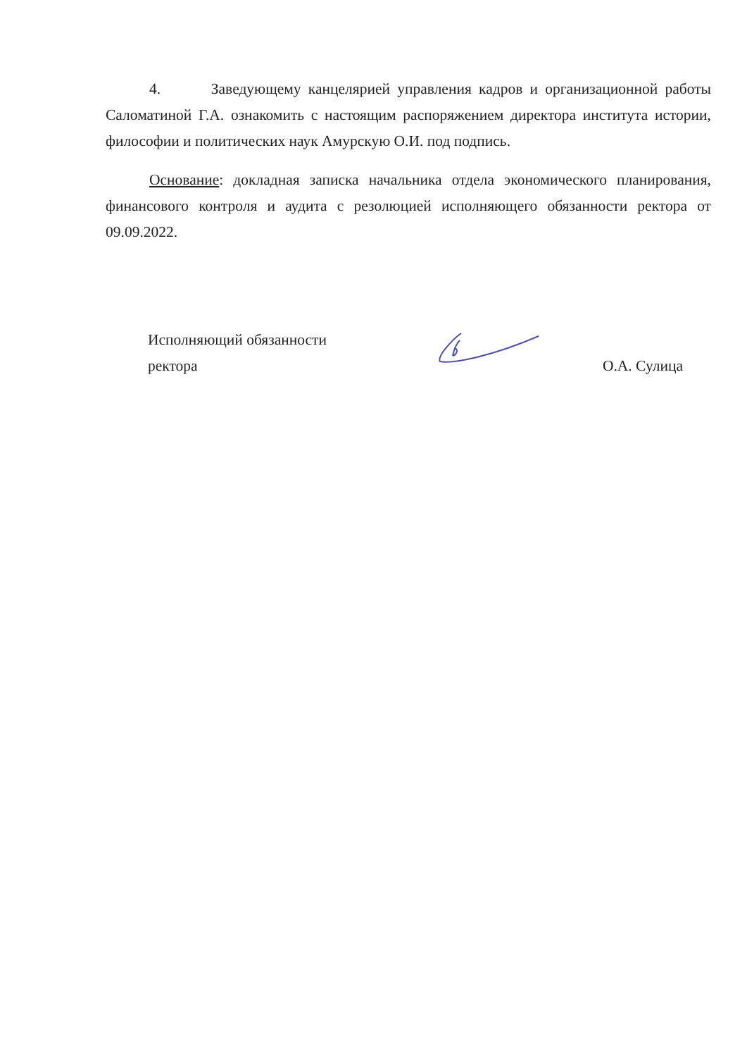4. Заведующему канцелярией управления кадров и организационной работы Саломатиной Г.А. ознакомить с настоящим распоряжением директора института истории, философии и политических наук Амурскую О.И. под подпись.
Основание: докладная записка начальника отдела экономического планирования, финансового контроля и аудита с резолюцией исполняющего обязанности ректора от 09.09.2022.
Исполняющий обязанности
ректора
О.А. Сулица